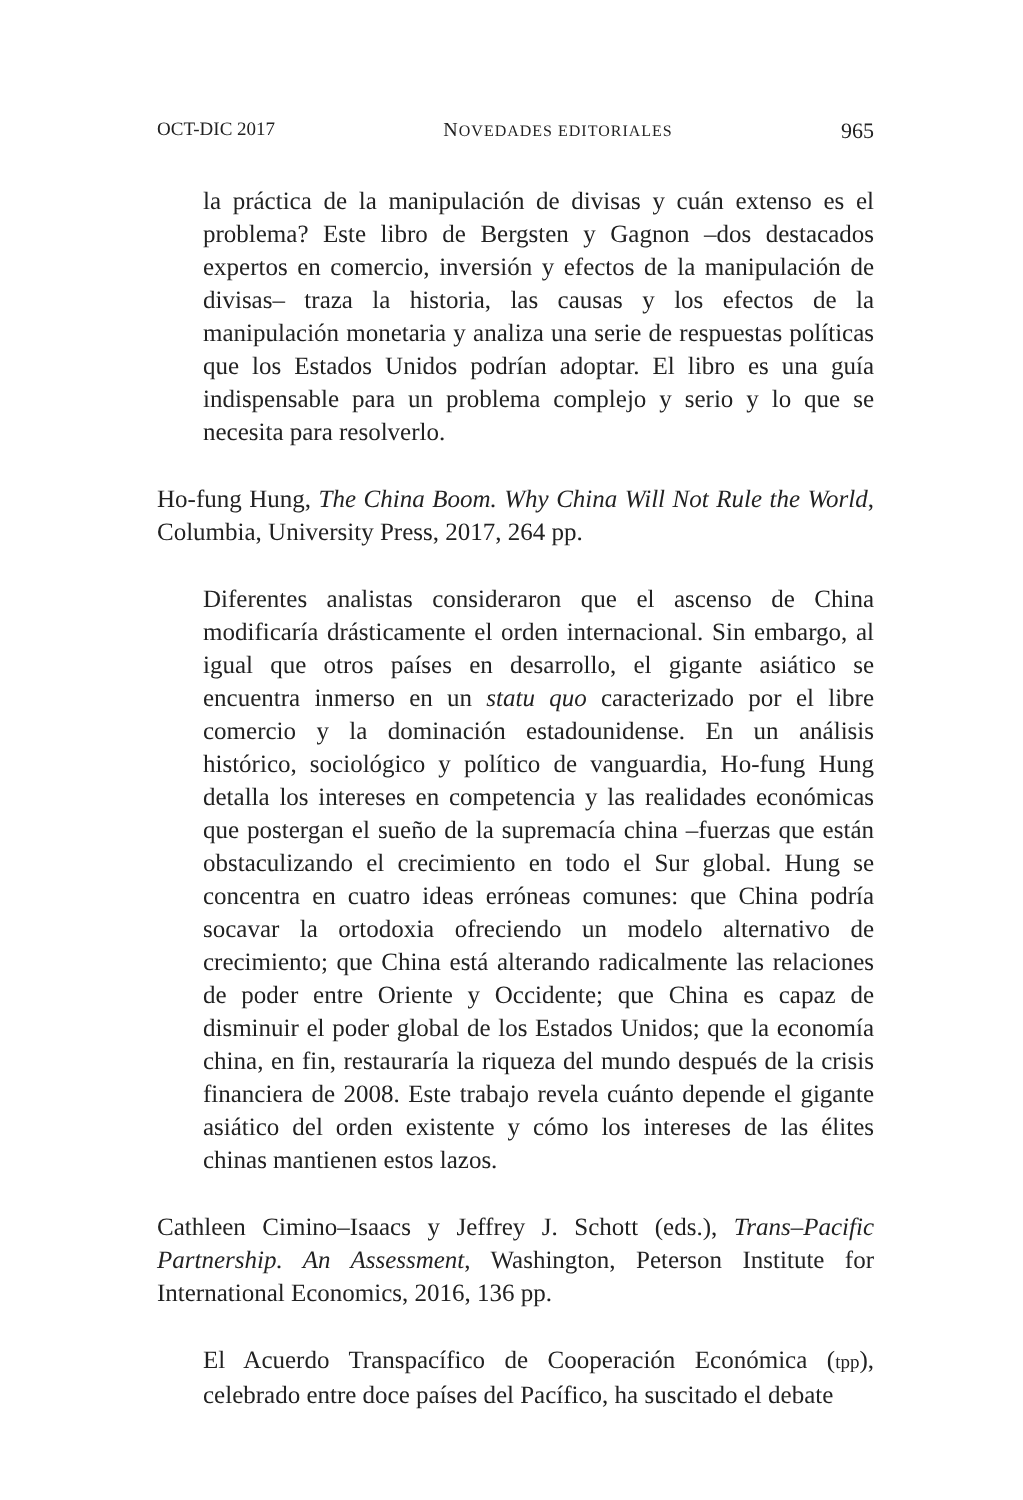OCT-DIC 2017 NOVEDADES EDITORIALES 965
la práctica de la manipulación de divisas y cuán extenso es el problema? Este libro de Bergsten y Gagnon –dos destacados expertos en comercio, inversión y efectos de la manipulación de divisas– traza la historia, las causas y los efectos de la manipulación monetaria y analiza una serie de respuestas políticas que los Estados Unidos podrían adoptar. El libro es una guía indispensable para un problema complejo y serio y lo que se necesita para resolverlo.
Ho-fung Hung, The China Boom. Why China Will Not Rule the World, Columbia, University Press, 2017, 264 pp.
Diferentes analistas consideraron que el ascenso de China modificaría drásticamente el orden internacional. Sin embargo, al igual que otros países en desarrollo, el gigante asiático se encuentra inmerso en un statu quo caracterizado por el libre comercio y la dominación estadounidense. En un análisis histórico, sociológico y político de vanguardia, Ho-fung Hung detalla los intereses en competencia y las realidades económicas que postergan el sueño de la supremacía china –fuerzas que están obstaculizando el crecimiento en todo el Sur global. Hung se concentra en cuatro ideas erróneas comunes: que China podría socavar la ortodoxia ofreciendo un modelo alternativo de crecimiento; que China está alterando radicalmente las relaciones de poder entre Oriente y Occidente; que China es capaz de disminuir el poder global de los Estados Unidos; que la economía china, en fin, restauraría la riqueza del mundo después de la crisis financiera de 2008. Este trabajo revela cuánto depende el gigante asiático del orden existente y cómo los intereses de las élites chinas mantienen estos lazos.
Cathleen Cimino–Isaacs y Jeffrey J. Schott (eds.), Trans–Pacific Partnership. An Assessment, Washington, Peterson Institute for International Economics, 2016, 136 pp.
El Acuerdo Transpacífico de Cooperación Económica (tpp), celebrado entre doce países del Pacífico, ha suscitado el debate